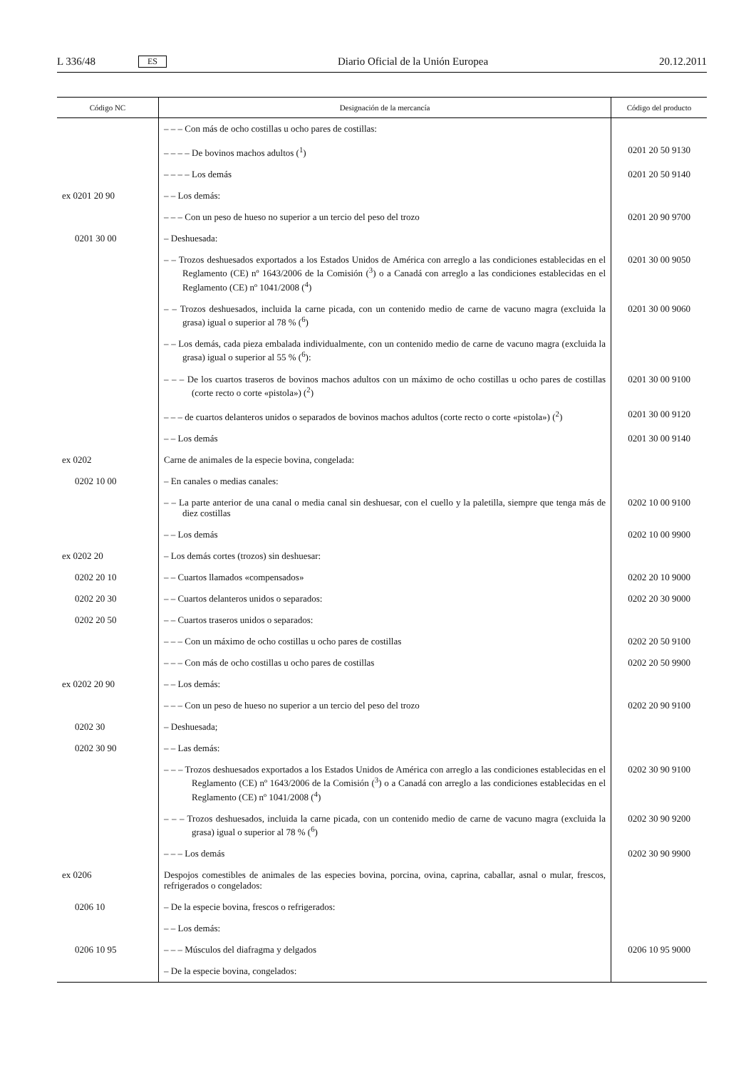L 336/48 ES Diario Oficial de la Unión Europea 20.12.2011
| Código NC | Designación de la mercancía | Código del producto |
| --- | --- | --- |
| | – – – Con más de ocho costillas u ocho pares de costillas: | |
| | – – – – De bovinos machos adultos (<sup>1</sup>) | 0201 20 50 9130 |
| | – – – – Los demás | 0201 20 50 9140 |
| ex 0201 20 90 | – – Los demás: | |
| | – – – Con un peso de hueso no superior a un tercio del peso del trozo | 0201 20 90 9700 |
| 0201 30 00 | – Deshuesada: | |
| | – – Trozos deshuesados exportados a los Estados Unidos de América con arreglo a las condiciones establecidas en el Reglamento (CE) nº 1643/2006 de la Comisión (<sup>3</sup>) o a Canadá con arreglo a las condiciones establecidas en el Reglamento (CE) nº 1041/2008 (<sup>4</sup>) | 0201 30 00 9050 |
| | – – Trozos deshuesados, incluida la carne picada, con un contenido medio de carne de vacuno magra (excluida la grasa) igual o superior al 78 % (<sup>6</sup>) | 0201 30 00 9060 |
| | – – Los demás, cada pieza embalada individualmente, con un contenido medio de carne de vacuno magra (excluida la grasa) igual o superior al 55 % (<sup>6</sup>): | |
| | – – – De los cuartos traseros de bovinos machos adultos con un máximo de ocho costillas u ocho pares de costillas (corte recto o corte «pistola») (<sup>2</sup>) | 0201 30 00 9100 |
| | – – – de cuartos delanteros unidos o separados de bovinos machos adultos (corte recto o corte «pistola») (<sup>2</sup>) | 0201 30 00 9120 |
| | – – Los demás | 0201 30 00 9140 |
| ex 0202 | Carne de animales de la especie bovina, congelada: | |
| 0202 10 00 | – En canales o medias canales: | |
| | – – La parte anterior de una canal o media canal sin deshuesar, con el cuello y la paletilla, siempre que tenga más de diez costillas | 0202 10 00 9100 |
| | – – Los demás | 0202 10 00 9900 |
| ex 0202 20 | – Los demás cortes (trozos) sin deshuesar: | |
| 0202 20 10 | – – Cuartos llamados «compensados» | 0202 20 10 9000 |
| 0202 20 30 | – – Cuartos delanteros unidos o separados: | 0202 20 30 9000 |
| 0202 20 50 | – – Cuartos traseros unidos o separados: | |
| | – – – Con un máximo de ocho costillas u ocho pares de costillas | 0202 20 50 9100 |
| | – – – Con más de ocho costillas u ocho pares de costillas | 0202 20 50 9900 |
| ex 0202 20 90 | – – Los demás: | |
| | – – – Con un peso de hueso no superior a un tercio del peso del trozo | 0202 20 90 9100 |
| 0202 30 | – Deshuesada; | |
| 0202 30 90 | – – Las demás: | |
| | – – – Trozos deshuesados exportados a los Estados Unidos de América con arreglo a las condiciones establecidas en el Reglamento (CE) nº 1643/2006 de la Comisión (<sup>3</sup>) o a Canadá con arreglo a las condiciones establecidas en el Reglamento (CE) nº 1041/2008 (<sup>4</sup>) | 0202 30 90 9100 |
| | – – – Trozos deshuesados, incluida la carne picada, con un contenido medio de carne de vacuno magra (excluida la grasa) igual o superior al 78 % (<sup>6</sup>) | 0202 30 90 9200 |
| | – – – Los demás | 0202 30 90 9900 |
| ex 0206 | Despojos comestibles de animales de las especies bovina, porcina, ovina, caprina, caballar, asnal o mular, frescos, refrigerados o congelados: | |
| 0206 10 | – De la especie bovina, frescos o refrigerados: | |
| | – – Los demás: | |
| 0206 10 95 | – – – Músculos del diafragma y delgados | 0206 10 95 9000 |
| | – De la especie bovina, congelados: | |